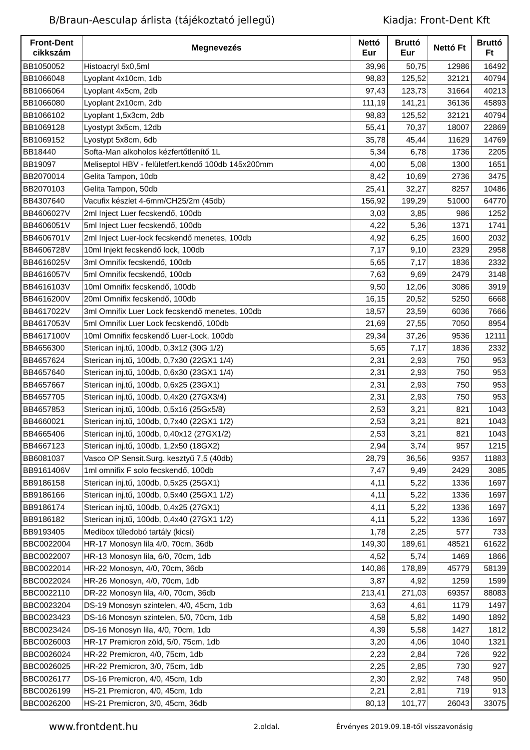B/Braun-Aesculap árlista (tájékoztató jellegű) Kiadja: Front-Dent Kft
| Front-Dent cikkszám | Megnevezés | Nettó Eur | Bruttó Eur | Nettó Ft | Bruttó Ft |
| --- | --- | --- | --- | --- | --- |
| BB1050052 | Histoacryl 5x0,5ml | 39,96 | 50,75 | 12986 | 16492 |
| BB1066048 | Lyoplant 4x10cm, 1db | 98,83 | 125,52 | 32121 | 40794 |
| BB1066064 | Lyoplant 4x5cm, 2db | 97,43 | 123,73 | 31664 | 40213 |
| BB1066080 | Lyoplant 2x10cm, 2db | 111,19 | 141,21 | 36136 | 45893 |
| BB1066102 | Lyoplant 1,5x3cm, 2db | 98,83 | 125,52 | 32121 | 40794 |
| BB1069128 | Lyostypt 3x5cm, 12db | 55,41 | 70,37 | 18007 | 22869 |
| BB1069152 | Lyostypt 5x8cm, 6db | 35,78 | 45,44 | 11629 | 14769 |
| BB18440 | Softa-Man alkoholos kézfertőtlenítő 1L | 5,34 | 6,78 | 1736 | 2205 |
| BB19097 | Meliseptol HBV - felületfert.kendő 100db 145x200mm | 4,00 | 5,08 | 1300 | 1651 |
| BB2070014 | Gelita Tampon, 10db | 8,42 | 10,69 | 2736 | 3475 |
| BB2070103 | Gelita Tampon, 50db | 25,41 | 32,27 | 8257 | 10486 |
| BB4307640 | Vacufix készlet 4-6mm/CH25/2m (45db) | 156,92 | 199,29 | 51000 | 64770 |
| BB4606027V | 2ml Inject Luer fecskendő, 100db | 3,03 | 3,85 | 986 | 1252 |
| BB4606051V | 5ml Inject Luer fecskendő, 100db | 4,22 | 5,36 | 1371 | 1741 |
| BB4606701V | 2ml Inject Luer-lock fecskendő menetes, 100db | 4,92 | 6,25 | 1600 | 2032 |
| BB4606728V | 10ml Injekt fecskendő lock, 100db | 7,17 | 9,10 | 2329 | 2958 |
| BB4616025V | 3ml Omnifix fecskendő, 100db | 5,65 | 7,17 | 1836 | 2332 |
| BB4616057V | 5ml Omnifix fecskendő, 100db | 7,63 | 9,69 | 2479 | 3148 |
| BB4616103V | 10ml Omnifix fecskendő, 100db | 9,50 | 12,06 | 3086 | 3919 |
| BB4616200V | 20ml Omnifix fecskendő, 100db | 16,15 | 20,52 | 5250 | 6668 |
| BB4617022V | 3ml Omnifix Luer Lock fecskendő menetes, 100db | 18,57 | 23,59 | 6036 | 7666 |
| BB4617053V | 5ml Omnifix Luer Lock fecskendő, 100db | 21,69 | 27,55 | 7050 | 8954 |
| BB4617100V | 10ml Omnifix fecskendő Luer-Lock, 100db | 29,34 | 37,26 | 9536 | 12111 |
| BB4656300 | Sterican inj.tű, 100db, 0,3x12 (30G 1/2) | 5,65 | 7,17 | 1836 | 2332 |
| BB4657624 | Sterican inj.tű, 100db, 0,7x30 (22GX1 1/4) | 2,31 | 2,93 | 750 | 953 |
| BB4657640 | Sterican inj.tű, 100db, 0,6x30 (23GX1 1/4) | 2,31 | 2,93 | 750 | 953 |
| BB4657667 | Sterican inj.tű, 100db, 0,6x25 (23GX1) | 2,31 | 2,93 | 750 | 953 |
| BB4657705 | Sterican inj.tű, 100db, 0,4x20 (27GX3/4) | 2,31 | 2,93 | 750 | 953 |
| BB4657853 | Sterican inj.tű, 100db, 0,5x16 (25Gx5/8) | 2,53 | 3,21 | 821 | 1043 |
| BB4660021 | Sterican inj.tű, 100db, 0,7x40 (22GX1 1/2) | 2,53 | 3,21 | 821 | 1043 |
| BB4665406 | Sterican inj.tű, 100db, 0,40x12 (27GX1/2) | 2,53 | 3,21 | 821 | 1043 |
| BB4667123 | Sterican inj.tű, 100db, 1,2x50 (18GX2) | 2,94 | 3,74 | 957 | 1215 |
| BB6081037 | Vasco OP Sensit.Surg. kesztyű 7,5 (40db) | 28,79 | 36,56 | 9357 | 11883 |
| BB9161406V | 1ml omnifix F solo fecskendő, 100db | 7,47 | 9,49 | 2429 | 3085 |
| BB9186158 | Sterican inj.tű, 100db, 0,5x25 (25GX1) | 4,11 | 5,22 | 1336 | 1697 |
| BB9186166 | Sterican inj.tű, 100db, 0,5x40 (25GX1 1/2) | 4,11 | 5,22 | 1336 | 1697 |
| BB9186174 | Sterican inj.tű, 100db, 0,4x25 (27GX1) | 4,11 | 5,22 | 1336 | 1697 |
| BB9186182 | Sterican inj.tű, 100db, 0,4x40 (27GX1 1/2) | 4,11 | 5,22 | 1336 | 1697 |
| BB9193405 | Medibox tűledobó tartály (kicsi) | 1,78 | 2,25 | 577 | 733 |
| BBC0022004 | HR-17 Monosyn lila 4/0, 70cm, 36db | 149,30 | 189,61 | 48521 | 61622 |
| BBC0022007 | HR-13 Monosyn lila, 6/0, 70cm, 1db | 4,52 | 5,74 | 1469 | 1866 |
| BBC0022014 | HR-22 Monosyn, 4/0, 70cm, 36db | 140,86 | 178,89 | 45779 | 58139 |
| BBC0022024 | HR-26 Monosyn, 4/0, 70cm, 1db | 3,87 | 4,92 | 1259 | 1599 |
| BBC0022110 | DR-22 Monosyn lila, 4/0, 70cm, 36db | 213,41 | 271,03 | 69357 | 88083 |
| BBC0023204 | DS-19 Monosyn szintelen, 4/0, 45cm, 1db | 3,63 | 4,61 | 1179 | 1497 |
| BBC0023423 | DS-16 Monosyn szintelen, 5/0, 70cm, 1db | 4,58 | 5,82 | 1490 | 1892 |
| BBC0023424 | DS-16 Monosyn lila, 4/0, 70cm, 1db | 4,39 | 5,58 | 1427 | 1812 |
| BBC0026003 | HR-17 Premicron zöld, 5/0, 75cm, 1db | 3,20 | 4,06 | 1040 | 1321 |
| BBC0026024 | HR-22 Premicron, 4/0, 75cm, 1db | 2,23 | 2,84 | 726 | 922 |
| BBC0026025 | HR-22 Premicron, 3/0, 75cm, 1db | 2,25 | 2,85 | 730 | 927 |
| BBC0026177 | DS-16 Premicron, 4/0, 45cm, 1db | 2,30 | 2,92 | 748 | 950 |
| BBC0026199 | HS-21 Premicron, 4/0, 45cm, 1db | 2,21 | 2,81 | 719 | 913 |
| BBC0026200 | HS-21 Premicron, 3/0, 45cm, 36db | 80,13 | 101,77 | 26043 | 33075 |
www.frontdent.hu 2.oldal. Érvényes 2019.09.18-től visszavonásig